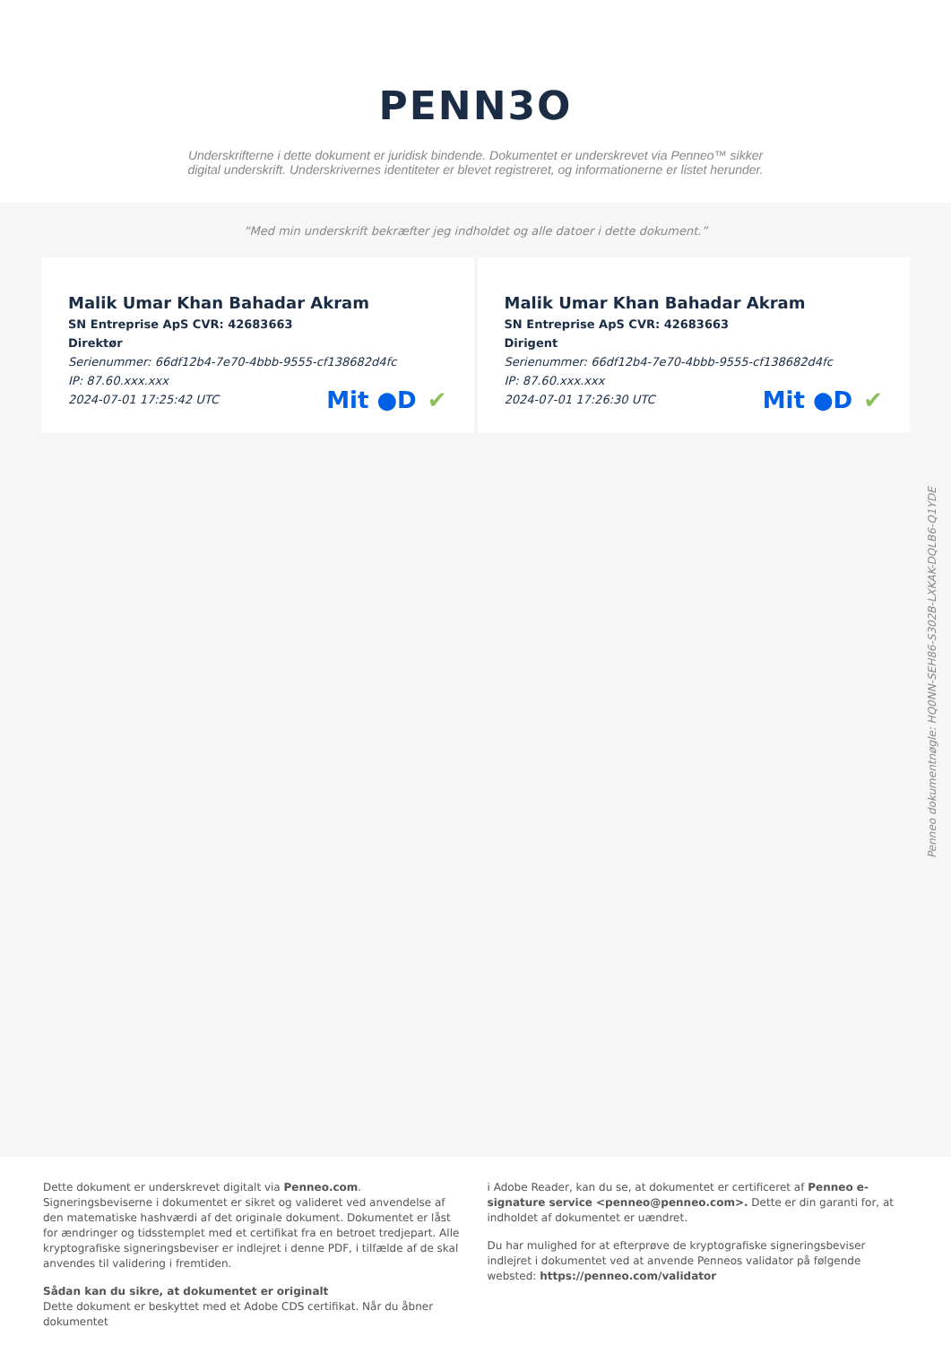PENN3O
Underskrifterne i dette dokument er juridisk bindende. Dokumentet er underskrevet via Penneo™ sikker digital underskrift. Underskrivernes identiteter er blevet registreret, og informationerne er listet herunder.
“Med min underskrift bekræfter jeg indholdet og alle datoer i dette dokument.”
Malik Umar Khan Bahadar Akram
SN Entreprise ApS CVR: 42683663
Direktør
Serienummer: 66df12b4-7e70-4bbb-9555-cf138682d4fc
IP: 87.60.xxx.xxx
2024-07-01 17:25:42 UTC
Mit ●D ✔
Malik Umar Khan Bahadar Akram
SN Entreprise ApS CVR: 42683663
Dirigent
Serienummer: 66df12b4-7e70-4bbb-9555-cf138682d4fc
IP: 87.60.xxx.xxx
2024-07-01 17:26:30 UTC
Mit ●D ✔
Penneo dokumentnøgle: HQ0NN-SEH86-S302B-LXKAK-DQLB6-Q1YDE
Dette dokument er underskrevet digitalt via Penneo.com. Signeringsbeviserne i dokumentet er sikret og valideret ved anvendelse af den matematiske hashværdi af det originale dokument. Dokumentet er låst for ændringer og tidsstemplet med et certifikat fra en betroet tredjepart. Alle kryptografiske signeringsbeviser er indlejret i denne PDF, i tilfælde af de skal anvendes til validering i fremtiden.
Sådan kan du sikre, at dokumentet er originalt
Dette dokument er beskyttet med et Adobe CDS certifikat. Når du åbner dokumentet
i Adobe Reader, kan du se, at dokumentet er certificeret af Penneo e-signature service <penneo@penneo.com>. Dette er din garanti for, at indholdet af dokumentet er uændret.
Du har mulighed for at efterprøve de kryptografiske signeringsbeviser indlejret i dokumentet ved at anvende Penneos validator på følgende websted: https://penneo.com/validator